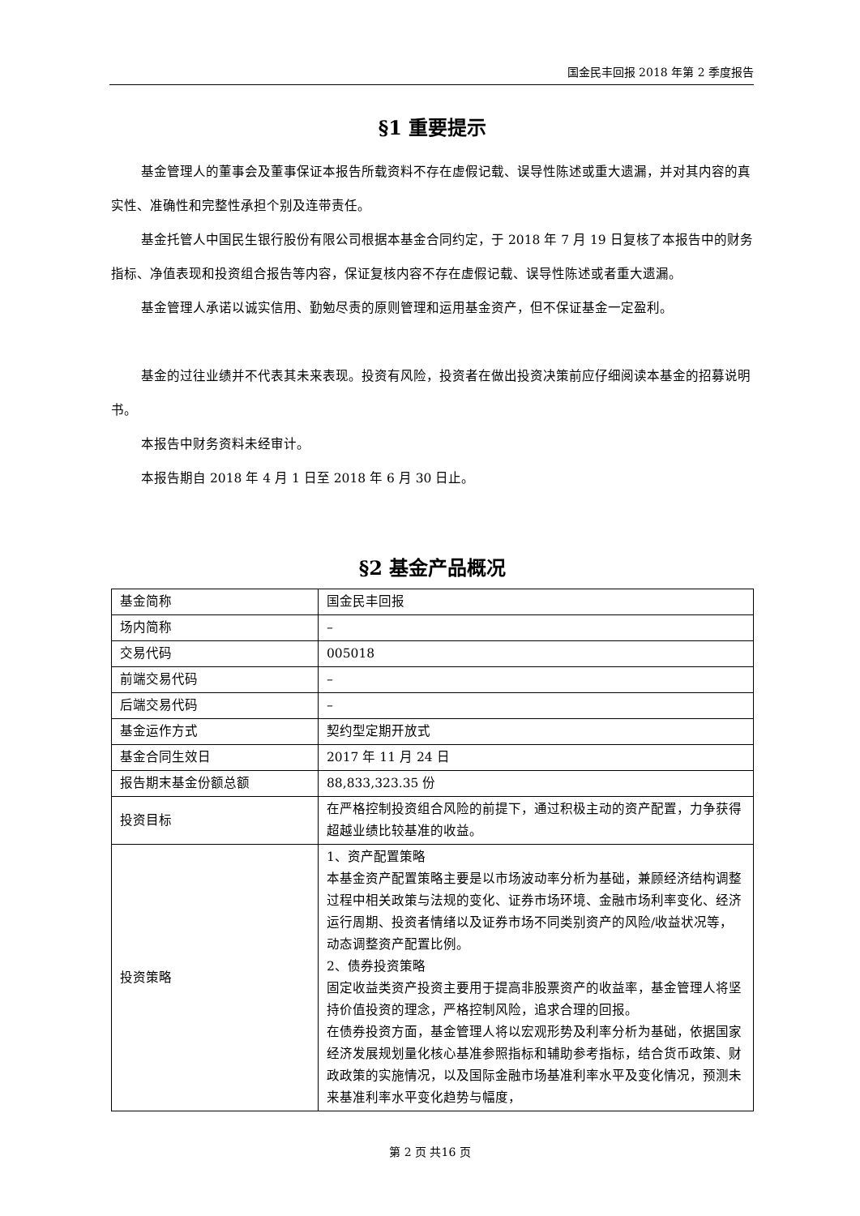国金民丰回报 2018 年第 2 季度报告
§1 重要提示
基金管理人的董事会及董事保证本报告所载资料不存在虚假记载、误导性陈述或重大遗漏，并对其内容的真实性、准确性和完整性承担个别及连带责任。
基金托管人中国民生银行股份有限公司根据本基金合同约定，于 2018 年 7 月 19 日复核了本报告中的财务指标、净值表现和投资组合报告等内容，保证复核内容不存在虚假记载、误导性陈述或者重大遗漏。
基金管理人承诺以诚实信用、勤勉尽责的原则管理和运用基金资产，但不保证基金一定盈利。
基金的过往业绩并不代表其未来表现。投资有风险，投资者在做出投资决策前应仔细阅读本基金的招募说明书。
本报告中财务资料未经审计。
本报告期自 2018 年 4 月 1 日至 2018 年 6 月 30 日止。
§2 基金产品概况
| 基金简称 | 国金民丰回报 |
| 场内简称 | – |
| 交易代码 | 005018 |
| 前端交易代码 | – |
| 后端交易代码 | – |
| 基金运作方式 | 契约型定期开放式 |
| 基金合同生效日 | 2017 年 11 月 24 日 |
| 报告期末基金份额总额 | 88,833,323.35 份 |
| 投资目标 | 在严格控制投资组合风险的前提下，通过积极主动的资产配置，力争获得超越业绩比较基准的收益。 |
| 投资策略 | 1、资产配置策略 本基金资产配置策略主要是以市场波动率分析为基础，兼顾经济结构调整过程中相关政策与法规的变化、证券市场环境、金融市场利率变化、经济运行周期、投资者情绪以及证券市场不同类别资产的风险/收益状况等，动态调整资产配置比例。 2、债券投资策略 固定收益类资产投资主要用于提高非股票资产的收益率，基金管理人将坚持价值投资的理念，严格控制风险，追求合理的回报。 在债券投资方面，基金管理人将以宏观形势及利率分析为基础，依据国家经济发展规划量化核心基准参照指标和辅助参考指标，结合货币政策、财政政策的实施情况，以及国际金融市场基准利率水平及变化情况，预测未来基准利率水平变化趋势与幅度， |
第 2 页 共16 页